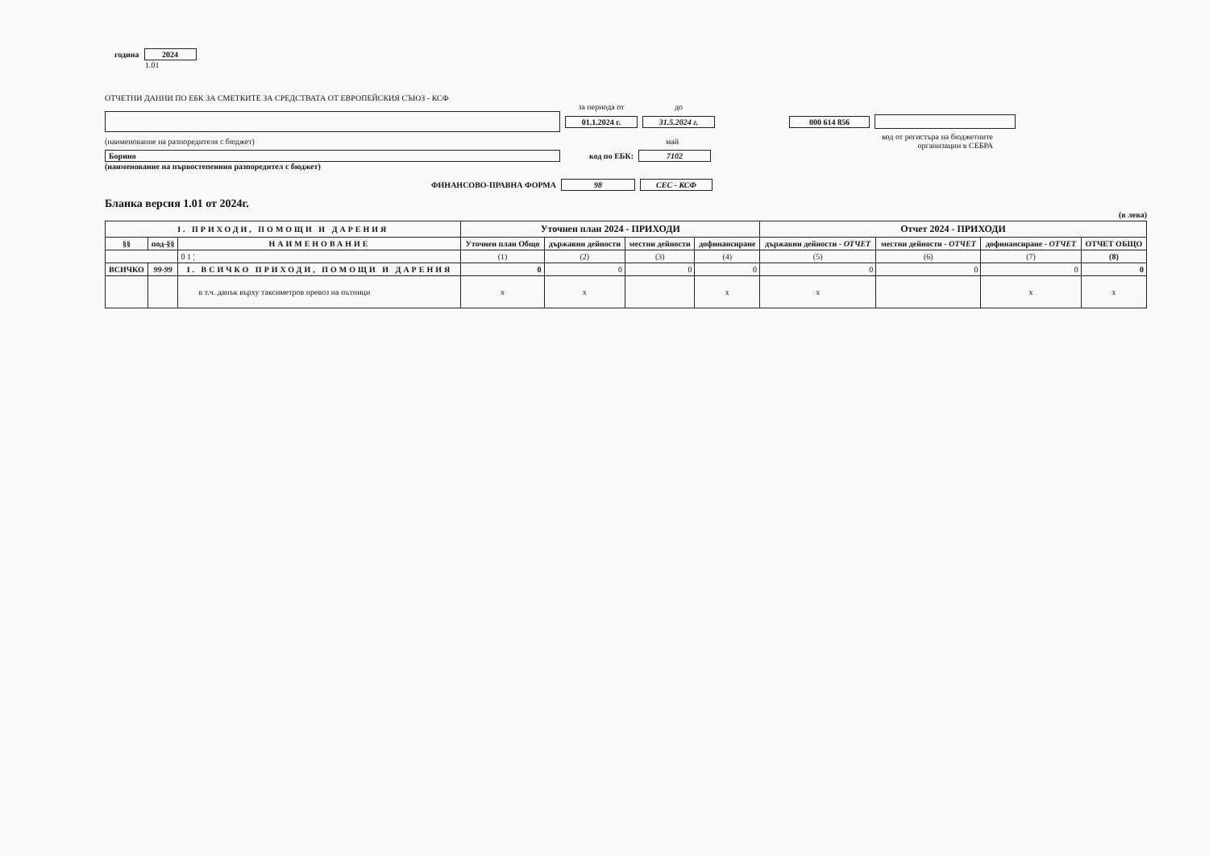година 2024
1.01
ОТЧЕТНИ ДАННИ ПО ЕБК ЗА СМЕТКИТЕ ЗА СРЕДСТВАТА ОТ ЕВРОПЕЙСКИЯ СЪЮЗ - КСФ
за периода от до
01.1.2024 г. 31.5.2024 г. 000 614 856
(наименование на разпоредителя с бюджет) май код от регистъра на бюджетните
организации в СЕБРА
Борино код по ЕБК: 7102
(наименование на първостепенния разпоредител с бюджет)
ФИНАНСОВО-ПРАВНА ФОРМА 98 СЕС - КСФ
Бланка версия 1.01 от 2024г.
(в лева)
| I. ПРИХОДИ, ПОМОЩИ И ДАРЕНИЯ | | | Уточнен план 2024 - ПРИХОДИ | | | | Отчет 2024 - ПРИХОДИ | | | |
| --- | --- | --- | --- | --- | --- | --- | --- | --- | --- | --- |
| §§ | под-§§ | НАИМЕНОВАНИЕ | Уточнен план Общо | държавни дейности | местни дейности | дофинансиране | държавни дейности - ОТЧЕТ | местни дейности - ОТЧЕТ | дофинансиране - ОТЧЕТ | ОТЧЕТ ОБЩО |
| | | 0 1 ¦ | (1) | (2) | (3) | (4) | (5) | (6) | (7) | (8) |
| ВСИЧКО | 99-99 | I. ВСИЧКО ПРИХОДИ, ПОМОЩИ И ДАРЕНИЯ | 0 | 0 | 0 | 0 | 0 | 0 | 0 | 0 |
| | | в т.ч. данък върху таксиметров превоз на пътници | x | x | | x | x | | x | x |